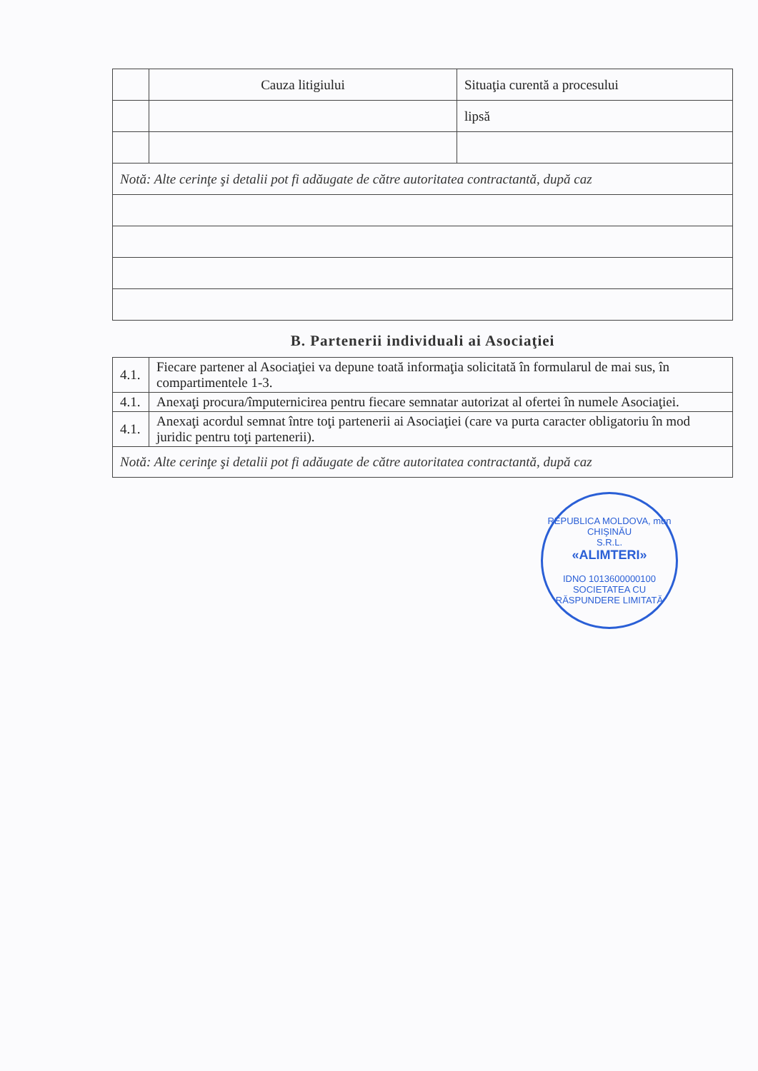| | Cauza litigiului | Situaţia curentă a procesului |
| | | lipsă |
| Notă: Alte cerinţe şi detalii pot fi adăugate de către autoritatea contractantă, după caz | | |
B. Partenerii individuali ai Asociaţiei
| 4.1. | Fiecare partener al Asociaţiei va depune toată informaţia solicitată în formularul de mai sus, în compartimentele 1-3. |
| 4.1. | Anexaţi procura/împuternicirea pentru fiecare semnatar autorizat al ofertei în numele Asociaţiei. |
| 4.1. | Anexaţi acordul semnat între toţi partenerii ai Asociaţiei (care va purta caracter obligatoriu în mod juridic pentru toţi partenerii). |
| Notă: Alte cerinţe şi detalii pot fi adăugate de către autoritatea contractantă, după caz | |
REPUBLICA MOLDOVA, mun CHIŞINĂU
S.R.L.
«ALIMTERI»
IDNO 1013600000100
SOCIETATEA CU RĂSPUNDERE LIMITATĂ